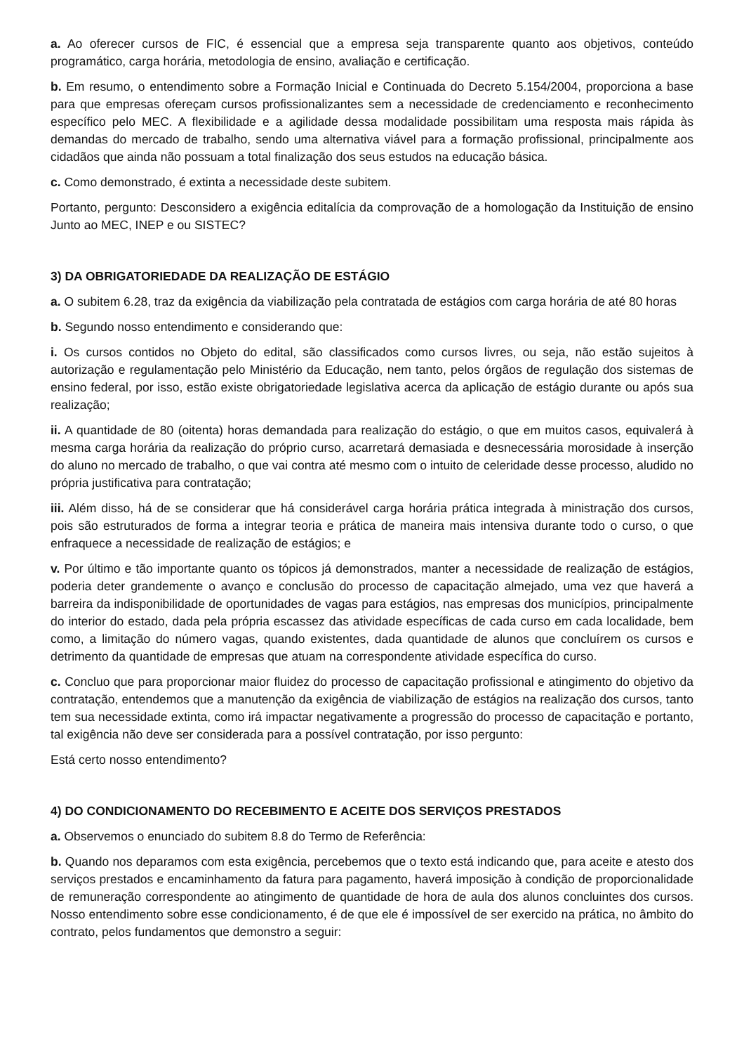a. Ao oferecer cursos de FIC, é essencial que a empresa seja transparente quanto aos objetivos, conteúdo programático, carga horária, metodologia de ensino, avaliação e certificação.
b. Em resumo, o entendimento sobre a Formação Inicial e Continuada do Decreto 5.154/2004, proporciona a base para que empresas ofereçam cursos profissionalizantes sem a necessidade de credenciamento e reconhecimento específico pelo MEC. A flexibilidade e a agilidade dessa modalidade possibilitam uma resposta mais rápida às demandas do mercado de trabalho, sendo uma alternativa viável para a formação profissional, principalmente aos cidadãos que ainda não possuam a total finalização dos seus estudos na educação básica.
c. Como demonstrado, é extinta a necessidade deste subitem.
Portanto, pergunto: Desconsidero a exigência editalícia da comprovação de a homologação da Instituição de ensino Junto ao MEC, INEP e ou SISTEC?
3) DA OBRIGATORIEDADE DA REALIZAÇÃO DE ESTÁGIO
a. O subitem 6.28, traz da exigência da viabilização pela contratada de estágios com carga horária de até 80 horas
b. Segundo nosso entendimento e considerando que:
i. Os cursos contidos no Objeto do edital, são classificados como cursos livres, ou seja, não estão sujeitos à autorização e regulamentação pelo Ministério da Educação, nem tanto, pelos órgãos de regulação dos sistemas de ensino federal, por isso, estão existe obrigatoriedade legislativa acerca da aplicação de estágio durante ou após sua realização;
ii. A quantidade de 80 (oitenta) horas demandada para realização do estágio, o que em muitos casos, equivalerá à mesma carga horária da realização do próprio curso, acarretará demasiada e desnecessária morosidade à inserção do aluno no mercado de trabalho, o que vai contra até mesmo com o intuito de celeridade desse processo, aludido no própria justificativa para contratação;
iii. Além disso, há de se considerar que há considerável carga horária prática integrada à ministração dos cursos, pois são estruturados de forma a integrar teoria e prática de maneira mais intensiva durante todo o curso, o que enfraquece a necessidade de realização de estágios; e
v. Por último e tão importante quanto os tópicos já demonstrados, manter a necessidade de realização de estágios, poderia deter grandemente o avanço e conclusão do processo de capacitação almejado, uma vez que haverá a barreira da indisponibilidade de oportunidades de vagas para estágios, nas empresas dos municípios, principalmente do interior do estado, dada pela própria escassez das atividade específicas de cada curso em cada localidade, bem como, a limitação do número vagas, quando existentes, dada quantidade de alunos que concluírem os cursos e detrimento da quantidade de empresas que atuam na correspondente atividade específica do curso.
c. Concluo que para proporcionar maior fluidez do processo de capacitação profissional e atingimento do objetivo da contratação, entendemos que a manutenção da exigência de viabilização de estágios na realização dos cursos, tanto tem sua necessidade extinta, como irá impactar negativamente a progressão do processo de capacitação e portanto, tal exigência não deve ser considerada para a possível contratação, por isso pergunto:
Está certo nosso entendimento?
4) DO CONDICIONAMENTO DO RECEBIMENTO E ACEITE DOS SERVIÇOS PRESTADOS
a. Observemos o enunciado do subitem 8.8 do Termo de Referência:
b. Quando nos deparamos com esta exigência, percebemos que o texto está indicando que, para aceite e atesto dos serviços prestados e encaminhamento da fatura para pagamento, haverá imposição à condição de proporcionalidade de remuneração correspondente ao atingimento de quantidade de hora de aula dos alunos concluintes dos cursos. Nosso entendimento sobre esse condicionamento, é de que ele é impossível de ser exercido na prática, no âmbito do contrato, pelos fundamentos que demonstro a seguir: